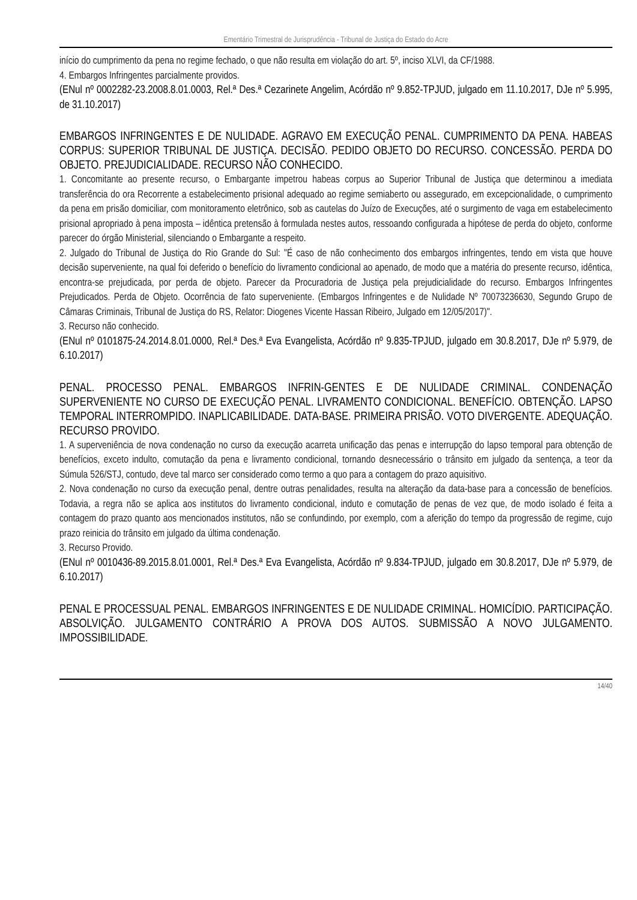Ementário Trimestral de Jurisprudência - Tribunal de Justiça do Estado do Acre
início do cumprimento da pena no regime fechado, o que não resulta em violação do art. 5º, inciso XLVI, da CF/1988.
4. Embargos Infringentes parcialmente providos.
(ENul nº 0002282-23.2008.8.01.0003, Rel.ª Des.ª Cezarinete Angelim, Acórdão nº 9.852-TPJUD, julgado em 11.10.2017, DJe nº 5.995, de 31.10.2017)
EMBARGOS INFRINGENTES E DE NULIDADE. AGRAVO EM EXECUÇÃO PENAL. CUMPRIMENTO DA PENA. HABEAS CORPUS: SUPERIOR TRIBUNAL DE JUSTIÇA. DECISÃO. PEDIDO OBJETO DO RECURSO. CONCESSÃO. PERDA DO OBJETO. PREJUDICIALIDADE. RECURSO NÃO CONHECIDO.
1. Concomitante ao presente recurso, o Embargante impetrou habeas corpus ao Superior Tribunal de Justiça que determinou a imediata transferência do ora Recorrente a estabelecimento prisional adequado ao regime semiaberto ou assegurado, em excepcionalidade, o cumprimento da pena em prisão domiciliar, com monitoramento eletrônico, sob as cautelas do Juízo de Execuções, até o surgimento de vaga em estabelecimento prisional apropriado à pena imposta – idêntica pretensão à formulada nestes autos, ressoando configurada a hipótese de perda do objeto, conforme parecer do órgão Ministerial, silenciando o Embargante a respeito.
2. Julgado do Tribunal de Justiça do Rio Grande do Sul: "É caso de não conhecimento dos embargos infringentes, tendo em vista que houve decisão superveniente, na qual foi deferido o benefício do livramento condicional ao apenado, de modo que a matéria do presente recurso, idêntica, encontra-se prejudicada, por perda de objeto. Parecer da Procuradoria de Justiça pela prejudicialidade do recurso. Embargos Infringentes Prejudicados. Perda de Objeto. Ocorrência de fato superveniente. (Embargos Infringentes e de Nulidade Nº 70073236630, Segundo Grupo de Câmaras Criminais, Tribunal de Justiça do RS, Relator: Diogenes Vicente Hassan Ribeiro, Julgado em 12/05/2017)".
3. Recurso não conhecido.
(ENul nº 0101875-24.2014.8.01.0000, Rel.ª Des.ª Eva Evangelista, Acórdão nº 9.835-TPJUD, julgado em 30.8.2017, DJe nº 5.979, de 6.10.2017)
PENAL. PROCESSO PENAL. EMBARGOS INFRIN-GENTES E DE NULIDADE CRIMINAL. CONDENAÇÃO SUPERVENIENTE NO CURSO DE EXECUÇÃO PENAL. LIVRAMENTO CONDICIONAL. BENEFÍCIO. OBTENÇÃO. LAPSO TEMPORAL INTERROMPIDO. INAPLICABILIDADE. DATA-BASE. PRIMEIRA PRISÃO. VOTO DIVERGENTE. ADEQUAÇÃO. RECURSO PROVIDO.
1. A superveniência de nova condenação no curso da execução acarreta unificação das penas e interrupção do lapso temporal para obtenção de benefícios, exceto indulto, comutação da pena e livramento condicional, tornando desnecessário o trânsito em julgado da sentença, a teor da Súmula 526/STJ, contudo, deve tal marco ser considerado como termo a quo para a contagem do prazo aquisitivo.
2. Nova condenação no curso da execução penal, dentre outras penalidades, resulta na alteração da data-base para a concessão de benefícios. Todavia, a regra não se aplica aos institutos do livramento condicional, induto e comutação de penas de vez que, de modo isolado é feita a contagem do prazo quanto aos mencionados institutos, não se confundindo, por exemplo, com a aferição do tempo da progressão de regime, cujo prazo reinicia do trânsito em julgado da última condenação.
3. Recurso Provido.
(ENul nº 0010436-89.2015.8.01.0001, Rel.ª Des.ª Eva Evangelista, Acórdão nº 9.834-TPJUD, julgado em 30.8.2017, DJe nº 5.979, de 6.10.2017)
PENAL E PROCESSUAL PENAL. EMBARGOS INFRINGENTES E DE NULIDADE CRIMINAL. HOMICÍDIO. PARTICIPAÇÃO. ABSOLVIÇÃO. JULGAMENTO CONTRÁRIO A PROVA DOS AUTOS. SUBMISSÃO A NOVO JULGAMENTO. IMPOSSIBILIDADE.
14/40